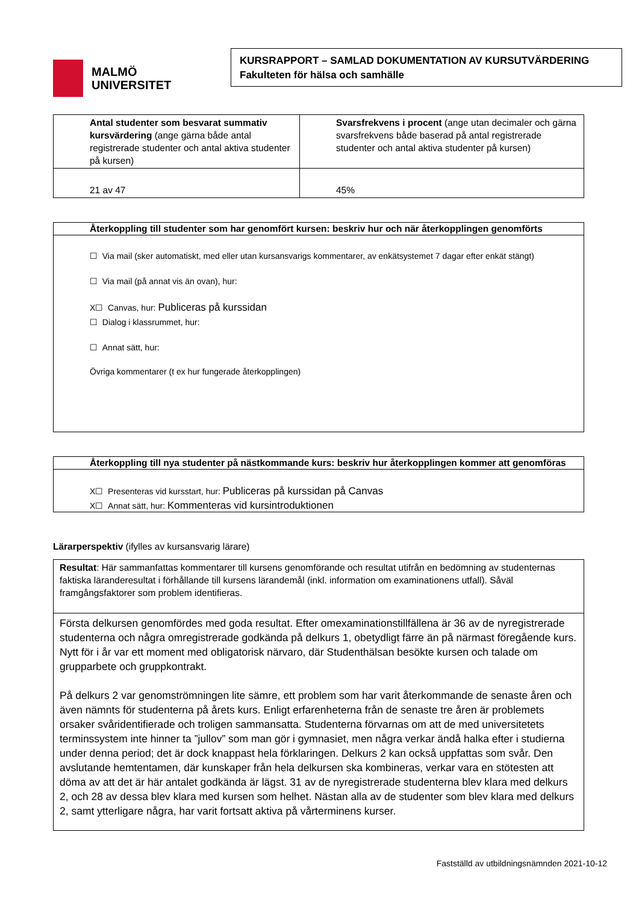MALMÖ
UNIVERSITET
KURSRAPPORT – SAMLAD DOKUMENTATION AV KURSUTVÄRDERING
Fakulteten för hälsa och samhälle
| Antal studenter som besvarat summativ kursvärdering (ange gärna både antal registrerade studenter och antal aktiva studenter på kursen) | Svarsfrekvens i procent (ange utan decimaler och gärna svarsfrekvens både baserad på antal registrerade studenter och antal aktiva studenter på kursen) |
| 21 av 47 | 45% |
Återkoppling till studenter som har genomfört kursen: beskriv hur och när återkopplingen genomförts
☐ Via mail (sker automatiskt, med eller utan kursansvarigs kommentarer, av enkätsystemet 7 dagar efter enkät stängt)
☐ Via mail (på annat vis än ovan), hur:
X☐ Canvas, hur: Publiceras på kurssidan
☐ Dialog i klassrummet, hur:
☐ Annat sätt, hur:
Övriga kommentarer (t ex hur fungerade återkopplingen)
Återkoppling till nya studenter på nästkommande kurs: beskriv hur återkopplingen kommer att genomföras
X☐ Presenteras vid kursstart, hur: Publiceras på kurssidan på Canvas
X☐ Annat sätt, hur: Kommenteras vid kursintroduktionen
Lärarperspektiv (ifylles av kursansvarig lärare)
Resultat: Här sammanfattas kommentarer till kursens genomförande och resultat utifrån en bedömning av studenternas faktiska läranderesultat i förhållande till kursens lärandemål (inkl. information om examinationens utfall). Såväl framgångsfaktorer som problem identifieras.
Första delkursen genomfördes med goda resultat. Efter omexaminationstillfällena är 36 av de nyregistrerade studenterna och några omregistrerade godkända på delkurs 1, obetydligt färre än på närmast föregående kurs. Nytt för i år var ett moment med obligatorisk närvaro, där Studenthälsan besökte kursen och talade om grupparbete och gruppkontrakt.
På delkurs 2 var genomströmningen lite sämre, ett problem som har varit återkommande de senaste åren och även nämnts för studenterna på årets kurs. Enligt erfarenheterna från de senaste tre åren är problemets orsaker svåridentifierade och troligen sammansatta. Studenterna förvarnas om att de med universitetets terminssystem inte hinner ta ”jullov” som man gör i gymnasiet, men några verkar ändå halka efter i studierna under denna period; det är dock knappast hela förklaringen. Delkurs 2 kan också uppfattas som svår. Den avslutande hemtentamen, där kunskaper från hela delkursen ska kombineras, verkar vara en stötesten att döma av att det är här antalet godkända är lägst. 31 av de nyregistrerade studenterna blev klara med delkurs 2, och 28 av dessa blev klara med kursen som helhet. Nästan alla av de studenter som blev klara med delkurs 2, samt ytterligare några, har varit fortsatt aktiva på vårterminens kurser.
Fastställd av utbildningsnämnden 2021-10-12